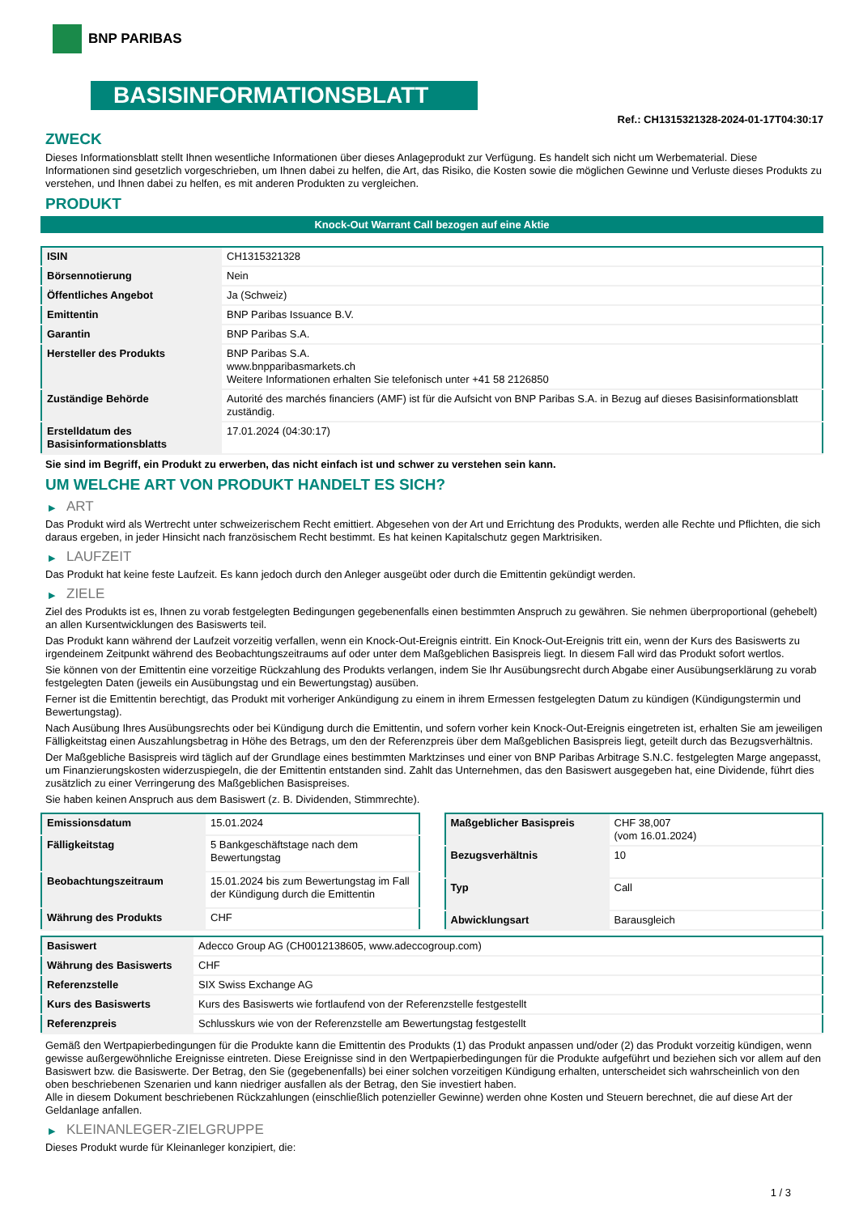BNP PARIBAS
BASISINFORMATIONSBLATT
Ref.: CH1315321328-2024-01-17T04:30:17
ZWECK
Dieses Informationsblatt stellt Ihnen wesentliche Informationen über dieses Anlageprodukt zur Verfügung. Es handelt sich nicht um Werbematerial. Diese Informationen sind gesetzlich vorgeschrieben, um Ihnen dabei zu helfen, die Art, das Risiko, die Kosten sowie die möglichen Gewinne und Verluste dieses Produkts zu verstehen, und Ihnen dabei zu helfen, es mit anderen Produkten zu vergleichen.
PRODUKT
Knock-Out Warrant Call bezogen auf eine Aktie
| ISIN | CH1315321328 |
| Börsennotierung | Nein |
| Öffentliches Angebot | Ja (Schweiz) |
| Emittentin | BNP Paribas Issuance B.V. |
| Garantin | BNP Paribas S.A. |
| Hersteller des Produkts | BNP Paribas S.A. www.bnpparibasmarkets.ch Weitere Informationen erhalten Sie telefonisch unter +41 58 2126850 |
| Zuständige Behörde | Autorité des marchés financiers (AMF) ist für die Aufsicht von BNP Paribas S.A. in Bezug auf dieses Basisinformationsblatt zuständig. |
| Erstelldatum des Basisinformationsblatts | 17.01.2024 (04:30:17) |
Sie sind im Begriff, ein Produkt zu erwerben, das nicht einfach ist und schwer zu verstehen sein kann.
UM WELCHE ART VON PRODUKT HANDELT ES SICH?
▶ ART
Das Produkt wird als Wertrecht unter schweizerischem Recht emittiert. Abgesehen von der Art und Errichtung des Produkts, werden alle Rechte und Pflichten, die sich daraus ergeben, in jeder Hinsicht nach französischem Recht bestimmt. Es hat keinen Kapitalschutz gegen Marktrisiken.
▶ LAUFZEIT
Das Produkt hat keine feste Laufzeit. Es kann jedoch durch den Anleger ausgeübt oder durch die Emittentin gekündigt werden.
▶ ZIELE
Ziel des Produkts ist es, Ihnen zu vorab festgelegten Bedingungen gegebenenfalls einen bestimmten Anspruch zu gewähren. Sie nehmen überproportional (gehebelt) an allen Kursentwicklungen des Basiswerts teil.
Das Produkt kann während der Laufzeit vorzeitig verfallen, wenn ein Knock-Out-Ereignis eintritt. Ein Knock-Out-Ereignis tritt ein, wenn der Kurs des Basiswerts zu irgendeinem Zeitpunkt während des Beobachtungszeitraums auf oder unter dem Maßgeblichen Basispreis liegt. In diesem Fall wird das Produkt sofort wertlos.
Sie können von der Emittentin eine vorzeitige Rückzahlung des Produkts verlangen, indem Sie Ihr Ausübungsrecht durch Abgabe einer Ausübungserklärung zu vorab festgelegten Daten (jeweils ein Ausübungstag und ein Bewertungstag) ausüben.
Ferner ist die Emittentin berechtigt, das Produkt mit vorheriger Ankündigung zu einem in ihrem Ermessen festgelegten Datum zu kündigen (Kündigungstermin und Bewertungstag).
Nach Ausübung Ihres Ausübungsrechts oder bei Kündigung durch die Emittentin, und sofern vorher kein Knock-Out-Ereignis eingetreten ist, erhalten Sie am jeweiligen Fälligkeitstag einen Auszahlungsbetrag in Höhe des Betrags, um den der Referenzpreis über dem Maßgeblichen Basispreis liegt, geteilt durch das Bezugsverhältnis.
Der Maßgebliche Basispreis wird täglich auf der Grundlage eines bestimmten Marktzinses und einer von BNP Paribas Arbitrage S.N.C. festgelegten Marge angepasst, um Finanzierungskosten widerzuspiegeln, die der Emittentin entstanden sind. Zahlt das Unternehmen, das den Basiswert ausgegeben hat, eine Dividende, führt dies zusätzlich zu einer Verringerung des Maßgeblichen Basispreises.
Sie haben keinen Anspruch aus dem Basiswert (z. B. Dividenden, Stimmrechte).
| Emissionsdatum | 15.01.2024 |
| Fälligkeitstag | 5 Bankgeschäftstage nach dem Bewertungstag |
| Beobachtungszeitraum | 15.01.2024 bis zum Bewertungstag im Fall der Kündigung durch die Emittentin |
| Währung des Produkts | CHF |
| Maßgeblicher Basispreis | CHF 38,007 (vom 16.01.2024) |
| Bezugsverhältnis | 10 |
| Typ | Call |
| Abwicklungsart | Barausgleich |
| Basiswert | Adecco Group AG (CH0012138605, www.adeccogroup.com) |
| Währung des Basiswerts | CHF |
| Referenzstelle | SIX Swiss Exchange AG |
| Kurs des Basiswerts | Kurs des Basiswerts wie fortlaufend von der Referenzstelle festgestellt |
| Referenzpreis | Schlusskurs wie von der Referenzstelle am Bewertungstag festgestellt |
Gemäß den Wertpapierbedingungen für die Produkte kann die Emittentin des Produkts (1) das Produkt anpassen und/oder (2) das Produkt vorzeitig kündigen, wenn gewisse außergewöhnliche Ereignisse eintreten. Diese Ereignisse sind in den Wertpapierbedingungen für die Produkte aufgeführt und beziehen sich vor allem auf den Basiswert bzw. die Basiswerte. Der Betrag, den Sie (gegebenenfalls) bei einer solchen vorzeitigen Kündigung erhalten, unterscheidet sich wahrscheinlich von den oben beschriebenen Szenarien und kann niedriger ausfallen als der Betrag, den Sie investiert haben.
Alle in diesem Dokument beschriebenen Rückzahlungen (einschließlich potenzieller Gewinne) werden ohne Kosten und Steuern berechnet, die auf diese Art der Geldanlage anfallen.
▶ KLEINANLEGER-ZIELGRUPPE
Dieses Produkt wurde für Kleinanleger konzipiert, die:
1 / 3